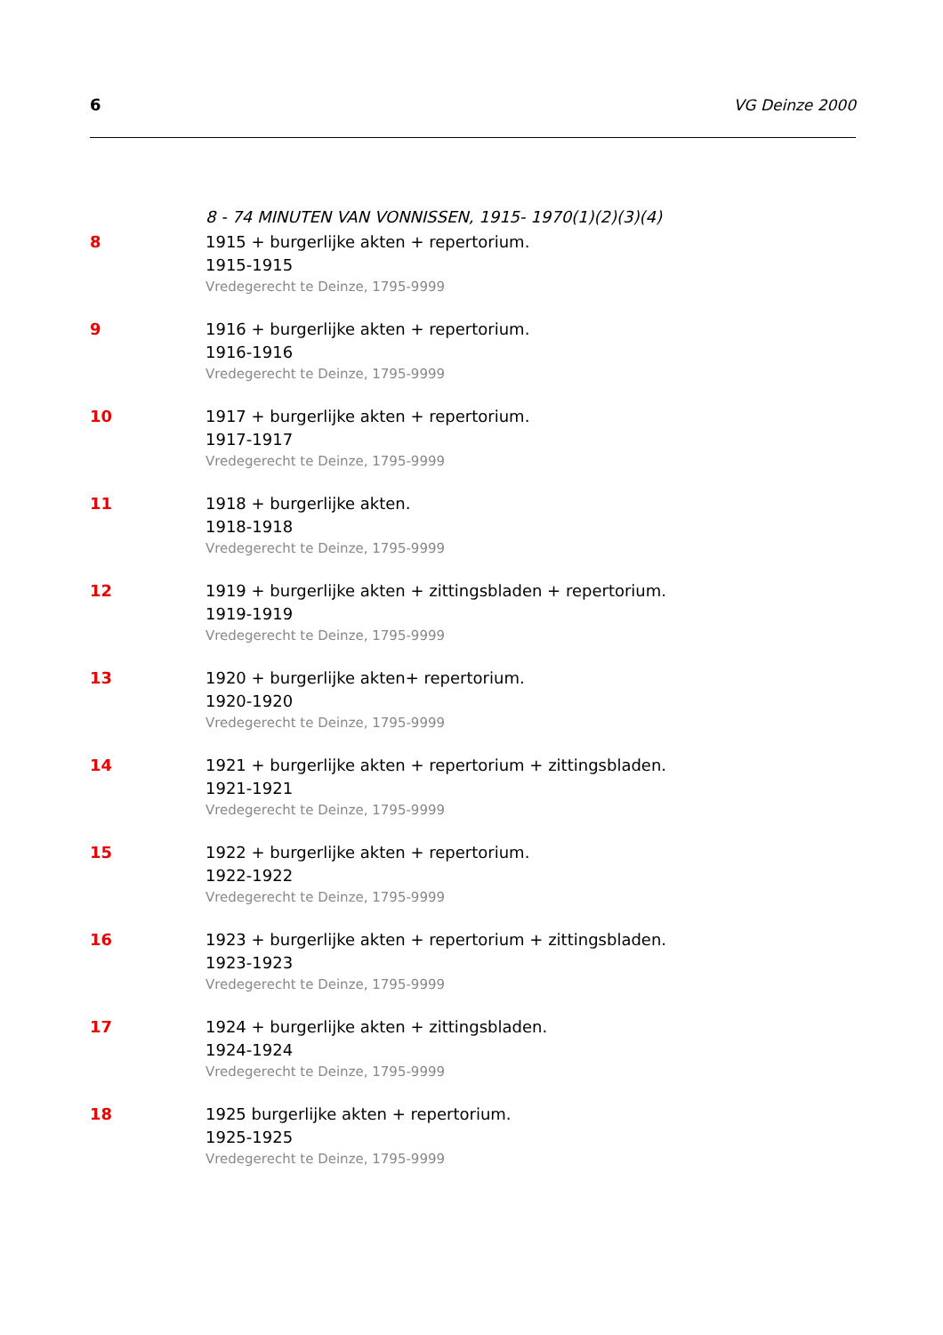6 VG Deinze 2000
8 - 74 MINUTEN VAN VONNISSEN, 1915- 1970(1)(2)(3)(4)
8 1915 + burgerlijke akten + repertorium.
1915-1915
Vredegerecht te Deinze, 1795-9999
9 1916 + burgerlijke akten + repertorium.
1916-1916
Vredegerecht te Deinze, 1795-9999
10 1917 + burgerlijke akten + repertorium.
1917-1917
Vredegerecht te Deinze, 1795-9999
11 1918 + burgerlijke akten.
1918-1918
Vredegerecht te Deinze, 1795-9999
12 1919 + burgerlijke akten + zittingsbladen + repertorium.
1919-1919
Vredegerecht te Deinze, 1795-9999
13 1920 + burgerlijke akten+ repertorium.
1920-1920
Vredegerecht te Deinze, 1795-9999
14 1921 + burgerlijke akten + repertorium + zittingsbladen.
1921-1921
Vredegerecht te Deinze, 1795-9999
15 1922 + burgerlijke akten + repertorium.
1922-1922
Vredegerecht te Deinze, 1795-9999
16 1923 + burgerlijke akten + repertorium + zittingsbladen.
1923-1923
Vredegerecht te Deinze, 1795-9999
17 1924 + burgerlijke akten + zittingsbladen.
1924-1924
Vredegerecht te Deinze, 1795-9999
18 1925 burgerlijke akten + repertorium.
1925-1925
Vredegerecht te Deinze, 1795-9999